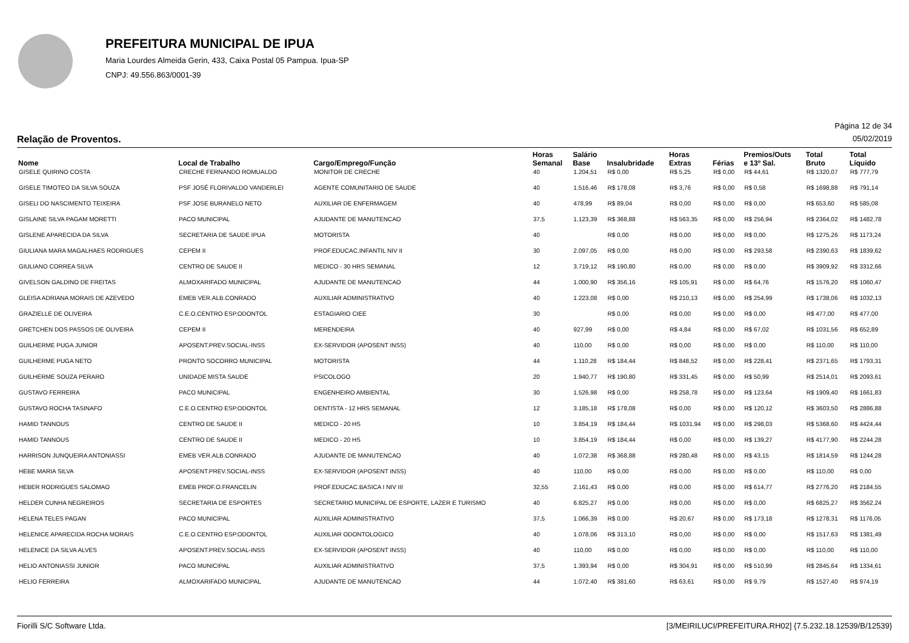PREFEITURA MUNICIPAL DE IPUA
Maria Lourdes Almeida Gerin, 433, Caixa Postal 05 Pampua. Ipua-SP
CNPJ: 49.556.863/0001-39
Página 12 de 34
Relação de Proventos. 05/02/2019
| Nome | Local de Trabalho | Cargo/Emprego/Função | Horas Semanal | Salário Base | Insalubridade | Horas Extras | Férias | Premios/Outs e 13º Sal. | Total Bruto | Total Líquido |
| --- | --- | --- | --- | --- | --- | --- | --- | --- | --- | --- |
| GISELE QUIRINO COSTA | CRECHE FERNANDO ROMUALDO | MONITOR DE CRECHE | 40 | 1.204,51 | R$ 0,00 | R$ 5,25 | R$ 0,00 | R$ 44,61 | R$ 1320,07 | R$ 777,79 |
| GISELE TIMOTEO DA SILVA SOUZA | PSF JOSÉ FLORIVALDO VANDERLEI | AGENTE COMUNITARIO DE SAUDE | 40 | 1.516,46 | R$ 178,08 | R$ 3,76 | R$ 0,00 | R$ 0,58 | R$ 1698,88 | R$ 791,14 |
| GISELI DO NASCIMENTO TEIXEIRA | PSF JOSE BURANELO NETO | AUXILIAR DE ENFERMAGEM | 40 | 478,99 | R$ 89,04 | R$ 0,00 | R$ 0,00 | R$ 0,00 | R$ 653,60 | R$ 585,08 |
| GISLAINE SILVA PAGAM MORETTI | PACO MUNICIPAL | AJUDANTE DE MANUTENCAO | 37,5 | 1.123,39 | R$ 368,88 | R$ 563,35 | R$ 0,00 | R$ 256,94 | R$ 2364,02 | R$ 1482,78 |
| GISLENE APARECIDA DA SILVA | SECRETARIA DE SAUDE IPUA | MOTORISTA | 40 | | R$ 0,00 | R$ 0,00 | R$ 0,00 | R$ 0,00 | R$ 1275,26 | R$ 1173,24 |
| GIULIANA MARA MAGALHAES RODRIGUES | CEPEM II | PROF.EDUCAC.INFANTIL NIV II | 30 | 2.097,05 | R$ 0,00 | R$ 0,00 | R$ 0,00 | R$ 293,58 | R$ 2390,63 | R$ 1839,62 |
| GIULIANO CORREA SILVA | CENTRO DE SAUDE II | MEDICO - 30 HRS SEMANAL | 12 | 3.719,12 | R$ 190,80 | R$ 0,00 | R$ 0,00 | R$ 0,00 | R$ 3909,92 | R$ 3312,66 |
| GIVELSON GALDINO DE FREITAS | ALMOXARIFADO MUNICIPAL | AJUDANTE DE MANUTENCAO | 44 | 1.000,90 | R$ 356,16 | R$ 105,91 | R$ 0,00 | R$ 64,76 | R$ 1576,20 | R$ 1060,47 |
| GLEISA ADRIANA MORAIS DE AZEVEDO | EMEB VER.ALB.CONRADO | AUXILIAR ADMINISTRATIVO | 40 | 1.223,08 | R$ 0,00 | R$ 210,13 | R$ 0,00 | R$ 254,99 | R$ 1738,06 | R$ 1032,13 |
| GRAZIELLE DE OLIVEIRA | C.E.O.CENTRO ESP.ODONTOL | ESTAGIARIO CIEE | 30 | | R$ 0,00 | R$ 0,00 | R$ 0,00 | R$ 0,00 | R$ 477,00 | R$ 477,00 |
| GRETCHEN DOS PASSOS DE OLIVEIRA | CEPEM II | MERENDEIRA | 40 | 927,99 | R$ 0,00 | R$ 4,84 | R$ 0,00 | R$ 67,02 | R$ 1031,56 | R$ 652,89 |
| GUILHERME PUGA JUNIOR | APOSENT.PREV.SOCIAL-INSS | EX-SERVIDOR (APOSENT INSS) | 40 | 110,00 | R$ 0,00 | R$ 0,00 | R$ 0,00 | R$ 0,00 | R$ 110,00 | R$ 110,00 |
| GUILHERME PUGA NETO | PRONTO SOCORRO MUNICIPAL | MOTORISTA | 44 | 1.110,28 | R$ 184,44 | R$ 848,52 | R$ 0,00 | R$ 228,41 | R$ 2371,65 | R$ 1793,31 |
| GUILHERME SOUZA PERARO | UNIDADE MISTA SAUDE | PSICOLOGO | 20 | 1.940,77 | R$ 190,80 | R$ 331,45 | R$ 0,00 | R$ 50,99 | R$ 2514,01 | R$ 2093,61 |
| GUSTAVO FERREIRA | PACO MUNICIPAL | ENGENHEIRO AMBIENTAL | 30 | 1.526,98 | R$ 0,00 | R$ 258,78 | R$ 0,00 | R$ 123,64 | R$ 1909,40 | R$ 1661,83 |
| GUSTAVO ROCHA TASINAFO | C.E.O.CENTRO ESP.ODONTOL | DENTISTA - 12 HRS SEMANAL | 12 | 3.185,18 | R$ 178,08 | R$ 0,00 | R$ 0,00 | R$ 120,12 | R$ 3603,50 | R$ 2886,88 |
| HAMID TANNOUS | CENTRO DE SAUDE II | MEDICO - 20 HS | 10 | 3.854,19 | R$ 184,44 | R$ 1031,94 | R$ 0,00 | R$ 298,03 | R$ 5368,60 | R$ 4424,44 |
| HAMID TANNOUS | CENTRO DE SAUDE II | MEDICO - 20 HS | 10 | 3.854,19 | R$ 184,44 | R$ 0,00 | R$ 0,00 | R$ 139,27 | R$ 4177,90 | R$ 2244,28 |
| HARRISON JUNQUEIRA ANTONIASSI | EMEB VER.ALB.CONRADO | AJUDANTE DE MANUTENCAO | 40 | 1.072,38 | R$ 368,88 | R$ 280,48 | R$ 0,00 | R$ 43,15 | R$ 1814,59 | R$ 1244,28 |
| HEBE MARIA SILVA | APOSENT.PREV.SOCIAL-INSS | EX-SERVIDOR (APOSENT INSS) | 40 | 110,00 | R$ 0,00 | R$ 0,00 | R$ 0,00 | R$ 0,00 | R$ 110,00 | R$ 0,00 |
| HEBER RODRIGUES SALOMAO | EMEB PROF.O.FRANCELIN | PROF.EDUCAC.BASICA I NIV III | 32,55 | 2.161,43 | R$ 0,00 | R$ 0,00 | R$ 0,00 | R$ 614,77 | R$ 2776,20 | R$ 2184,55 |
| HELDER CUNHA NEGREIROS | SECRETARIA DE ESPORTES | SECRETARIO MUNICIPAL DE ESPORTE, LAZER E TURISMO | 40 | 6.825,27 | R$ 0,00 | R$ 0,00 | R$ 0,00 | R$ 0,00 | R$ 6825,27 | R$ 3562,24 |
| HELENA TELES PAGAN | PACO MUNICIPAL | AUXILIAR ADMINISTRATIVO | 37,5 | 1.066,39 | R$ 0,00 | R$ 20,67 | R$ 0,00 | R$ 173,18 | R$ 1278,31 | R$ 1176,05 |
| HELENICE APARECIDA ROCHA MORAIS | C.E.O.CENTRO ESP.ODONTOL | AUXILIAR ODONTOLOGICO | 40 | 1.078,06 | R$ 313,10 | R$ 0,00 | R$ 0,00 | R$ 0,00 | R$ 1517,63 | R$ 1381,49 |
| HELENICE DA SILVA ALVES | APOSENT.PREV.SOCIAL-INSS | EX-SERVIDOR (APOSENT INSS) | 40 | 110,00 | R$ 0,00 | R$ 0,00 | R$ 0,00 | R$ 0,00 | R$ 110,00 | R$ 110,00 |
| HELIO ANTONIASSI JUNIOR | PACO MUNICIPAL | AUXILIAR ADMINISTRATIVO | 37,5 | 1.393,94 | R$ 0,00 | R$ 304,91 | R$ 0,00 | R$ 510,99 | R$ 2845,64 | R$ 1334,61 |
| HELIO FERREIRA | ALMOXARIFADO MUNICIPAL | AJUDANTE DE MANUTENCAO | 44 | 1.072,40 | R$ 381,60 | R$ 63,61 | R$ 0,00 | R$ 9,79 | R$ 1527,40 | R$ 974,19 |
Fiorilli S/C Software Ltda. [3/MEIRILUCI/PREFEITURA.RH02] {7.5.232.18.12539/B/12539}